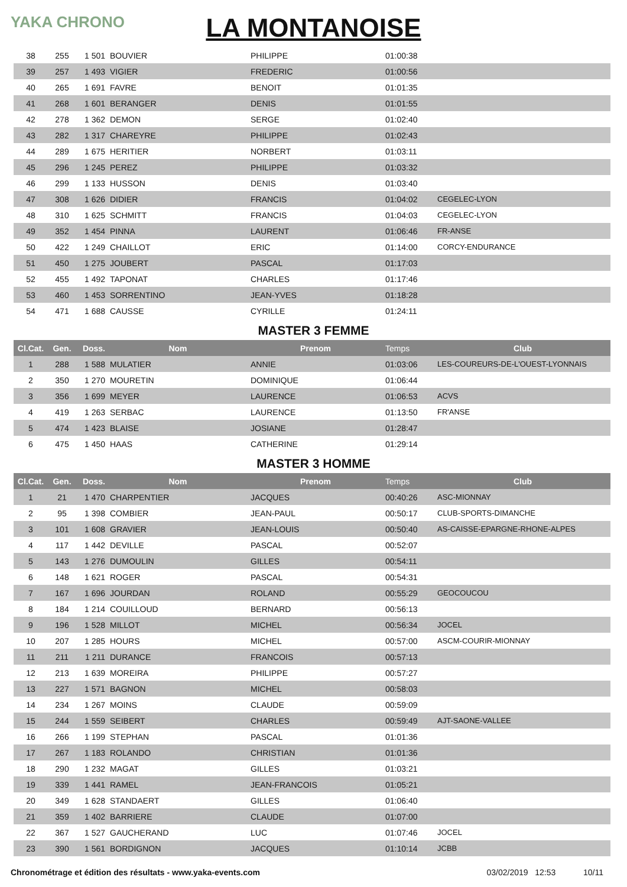YAKA CHRONO
LA MONTANOISE
| 38 | 255 | 1 501 | BOUVIER | PHILIPPE | 01:00:38 | |
| 39 | 257 | 1 493 | VIGIER | FREDERIC | 01:00:56 | |
| 40 | 265 | 1 691 | FAVRE | BENOIT | 01:01:35 | |
| 41 | 268 | 1 601 | BERANGER | DENIS | 01:01:55 | |
| 42 | 278 | 1 362 | DEMON | SERGE | 01:02:40 | |
| 43 | 282 | 1 317 | CHAREYRE | PHILIPPE | 01:02:43 | |
| 44 | 289 | 1 675 | HERITIER | NORBERT | 01:03:11 | |
| 45 | 296 | 1 245 | PEREZ | PHILIPPE | 01:03:32 | |
| 46 | 299 | 1 133 | HUSSON | DENIS | 01:03:40 | |
| 47 | 308 | 1 626 | DIDIER | FRANCIS | 01:04:02 | CEGELEC-LYON |
| 48 | 310 | 1 625 | SCHMITT | FRANCIS | 01:04:03 | CEGELEC-LYON |
| 49 | 352 | 1 454 | PINNA | LAURENT | 01:06:46 | FR-ANSE |
| 50 | 422 | 1 249 | CHAILLOT | ERIC | 01:14:00 | CORCY-ENDURANCE |
| 51 | 450 | 1 275 | JOUBERT | PASCAL | 01:17:03 | |
| 52 | 455 | 1 492 | TAPONAT | CHARLES | 01:17:46 | |
| 53 | 460 | 1 453 | SORRENTINO | JEAN-YVES | 01:18:28 | |
| 54 | 471 | 1 688 | CAUSSE | CYRILLE | 01:24:11 | |
MASTER 3 FEMME
| Cl.Cat. | Gen. | Doss. | Nom | Prenom | Temps | Club |
| --- | --- | --- | --- | --- | --- | --- |
| 1 | 288 | 1 588 | MULATIER | ANNIE | 01:03:06 | LES-COUREURS-DE-L'OUEST-LYONNAIS |
| 2 | 350 | 1 270 | MOURETIN | DOMINIQUE | 01:06:44 | |
| 3 | 356 | 1 699 | MEYER | LAURENCE | 01:06:53 | ACVS |
| 4 | 419 | 1 263 | SERBAC | LAURENCE | 01:13:50 | FR'ANSE |
| 5 | 474 | 1 423 | BLAISE | JOSIANE | 01:28:47 | |
| 6 | 475 | 1 450 | HAAS | CATHERINE | 01:29:14 | |
MASTER 3 HOMME
| Cl.Cat. | Gen. | Doss. | Nom | Prenom | Temps | Club |
| --- | --- | --- | --- | --- | --- | --- |
| 1 | 21 | 1 470 | CHARPENTIER | JACQUES | 00:40:26 | ASC-MIONNAY |
| 2 | 95 | 1 398 | COMBIER | JEAN-PAUL | 00:50:17 | CLUB-SPORTS-DIMANCHE |
| 3 | 101 | 1 608 | GRAVIER | JEAN-LOUIS | 00:50:40 | AS-CAISSE-EPARGNE-RHONE-ALPES |
| 4 | 117 | 1 442 | DEVILLE | PASCAL | 00:52:07 | |
| 5 | 143 | 1 276 | DUMOULIN | GILLES | 00:54:11 | |
| 6 | 148 | 1 621 | ROGER | PASCAL | 00:54:31 | |
| 7 | 167 | 1 696 | JOURDAN | ROLAND | 00:55:29 | GEOCOUCOU |
| 8 | 184 | 1 214 | COUILLOUD | BERNARD | 00:56:13 | |
| 9 | 196 | 1 528 | MILLOT | MICHEL | 00:56:34 | JOCEL |
| 10 | 207 | 1 285 | HOURS | MICHEL | 00:57:00 | ASCM-COURIR-MIONNAY |
| 11 | 211 | 1 211 | DURANCE | FRANCOIS | 00:57:13 | |
| 12 | 213 | 1 639 | MOREIRA | PHILIPPE | 00:57:27 | |
| 13 | 227 | 1 571 | BAGNON | MICHEL | 00:58:03 | |
| 14 | 234 | 1 267 | MOINS | CLAUDE | 00:59:09 | |
| 15 | 244 | 1 559 | SEIBERT | CHARLES | 00:59:49 | AJT-SAONE-VALLEE |
| 16 | 266 | 1 199 | STEPHAN | PASCAL | 01:01:36 | |
| 17 | 267 | 1 183 | ROLANDO | CHRISTIAN | 01:01:36 | |
| 18 | 290 | 1 232 | MAGAT | GILLES | 01:03:21 | |
| 19 | 339 | 1 441 | RAMEL | JEAN-FRANCOIS | 01:05:21 | |
| 20 | 349 | 1 628 | STANDAERT | GILLES | 01:06:40 | |
| 21 | 359 | 1 402 | BARRIERE | CLAUDE | 01:07:00 | |
| 22 | 367 | 1 527 | GAUCHERAND | LUC | 01:07:46 | JOCEL |
| 23 | 390 | 1 561 | BORDIGNON | JACQUES | 01:10:14 | JCBB |
Chronométrage et édition des résultats - www.yaka-events.com 03/02/2019 12:53 10/11